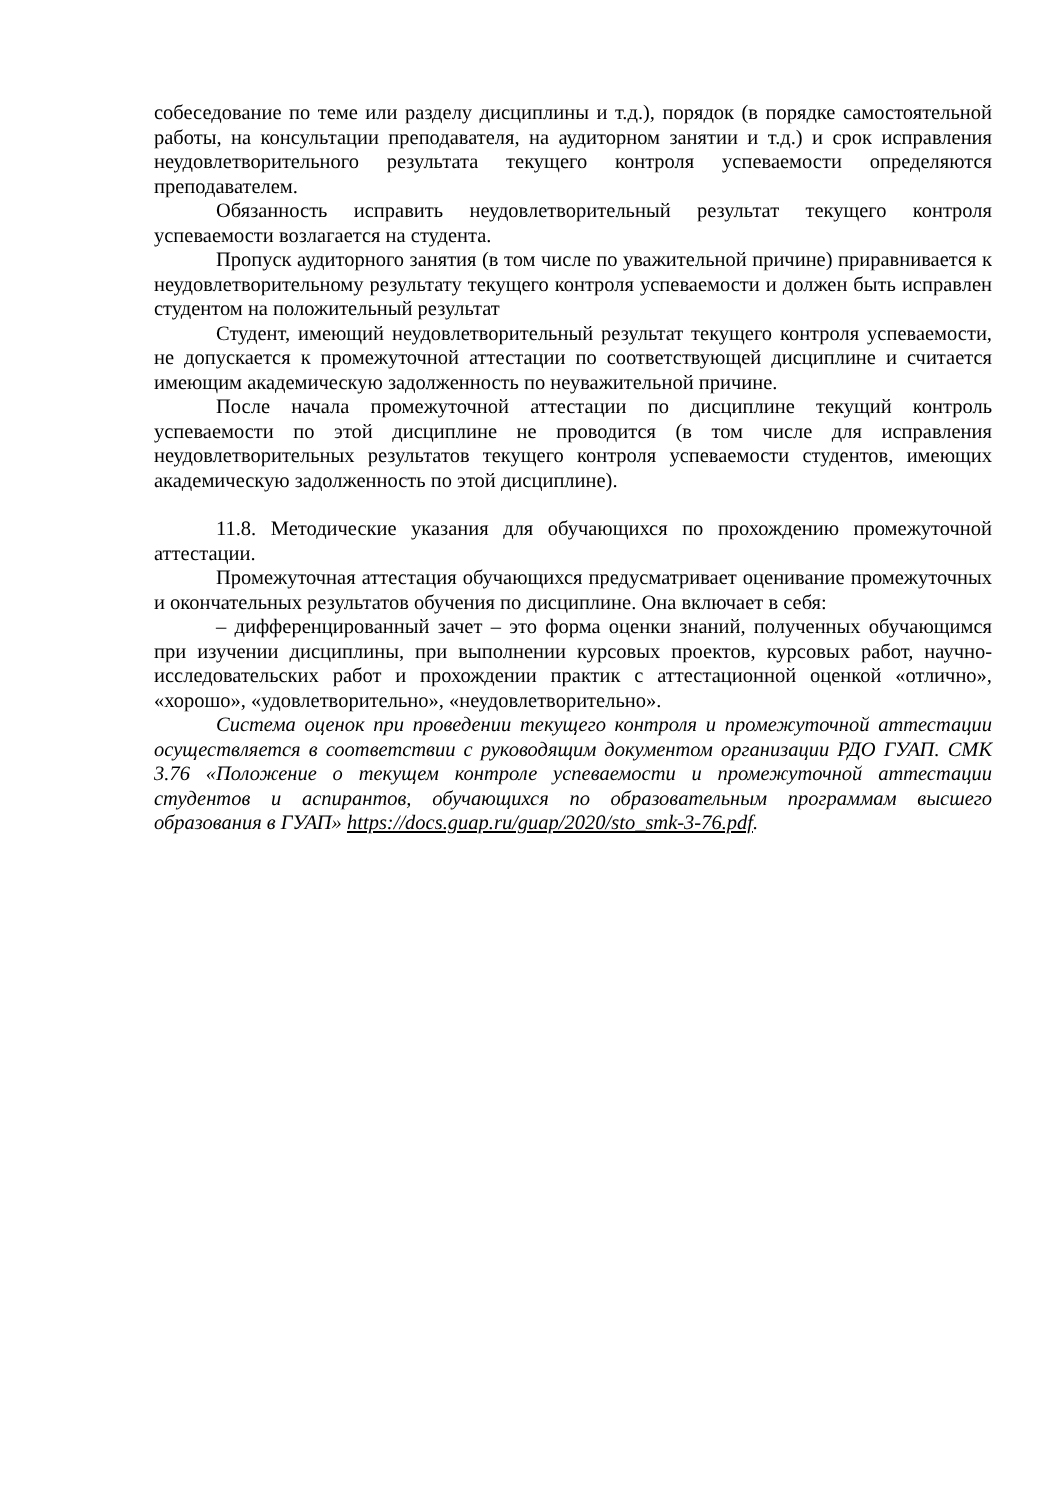собеседование по теме или разделу дисциплины и т.д.), порядок (в порядке самостоятельной работы, на консультации преподавателя, на аудиторном занятии и т.д.) и срок исправления неудовлетворительного результата текущего контроля успеваемости определяются преподавателем.
Обязанность исправить неудовлетворительный результат текущего контроля успеваемости возлагается на студента.
Пропуск аудиторного занятия (в том числе по уважительной причине) приравнивается к неудовлетворительному результату текущего контроля успеваемости и должен быть исправлен студентом на положительный результат
Студент, имеющий неудовлетворительный результат текущего контроля успеваемости, не допускается к промежуточной аттестации по соответствующей дисциплине и считается имеющим академическую задолженность по неуважительной причине.
После начала промежуточной аттестации по дисциплине текущий контроль успеваемости по этой дисциплине не проводится (в том числе для исправления неудовлетворительных результатов текущего контроля успеваемости студентов, имеющих академическую задолженность по этой дисциплине).
11.8. Методические указания для обучающихся по прохождению промежуточной аттестации.
Промежуточная аттестация обучающихся предусматривает оценивание промежуточных и окончательных результатов обучения по дисциплине. Она включает в себя:
– дифференцированный зачет – это форма оценки знаний, полученных обучающимся при изучении дисциплины, при выполнении курсовых проектов, курсовых работ, научно-исследовательских работ и прохождении практик с аттестационной оценкой «отлично», «хорошо», «удовлетворительно», «неудовлетворительно».
Система оценок при проведении текущего контроля и промежуточной аттестации осуществляется в соответствии с руководящим документом организации РДО ГУАП. СМК 3.76 «Положение о текущем контроле успеваемости и промежуточной аттестации студентов и аспирантов, обучающихся по образовательным программам высшего образования в ГУАП» https://docs.guap.ru/guap/2020/sto_smk-3-76.pdf.